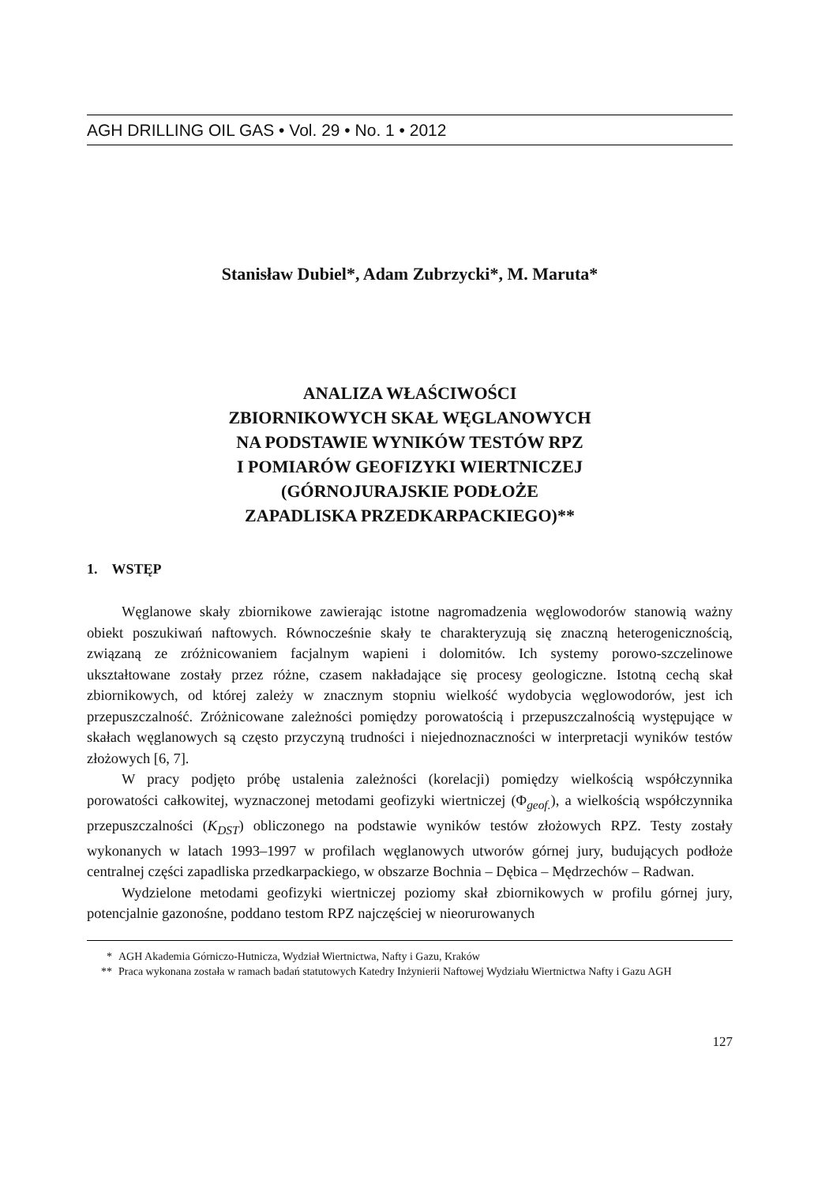AGH DRILLING OIL GAS • Vol. 29 • No. 1 • 2012
Stanisław Dubiel*, Adam Zubrzycki*, M. Maruta*
ANALIZA WŁAŚCIWOŚCI
ZBIORNIKOWYCH SKAŁ WĘGLANOWYCH
NA PODSTAWIE WYNIKÓW TESTÓW RPZ
I POMIARÓW GEOFIZYKI WIERTNICZEJ
(GÓRNOJURAJSKIE PODŁOŻE
ZAPADLISKA PRZEDKARPACKIEGO)**
1. WSTĘP
Węglanowe skały zbiornikowe zawierając istotne nagromadzenia węglowodorów stanowią ważny obiekt poszukiwań naftowych. Równocześnie skały te charakteryzują się znaczną heterogenicznością, związaną ze zróżnicowaniem facjalnym wapieni i dolomitów. Ich systemy porowo-szczelinowe ukształtowane zostały przez różne, czasem nakładające się procesy geologiczne. Istotną cechą skał zbiornikowych, od której zależy w znacznym stopniu wielkość wydobycia węglowodorów, jest ich przepuszczalność. Zróżnicowane zależności pomiędzy porowatością i przepuszczalnością występujące w skałach węglanowych są często przyczyną trudności i niejednoznaczności w interpretacji wyników testów złożowych [6, 7].
W pracy podjęto próbę ustalenia zależności (korelacji) pomiędzy wielkością współczynnika porowatości całkowitej, wyznaczonej metodami geofizyki wiertniczej (Φ<sub>geof.</sub>), a wielkością współczynnika przepuszczalności (K<sub>DST</sub>) obliczonego na podstawie wyników testów złożowych RPZ. Testy zostały wykonanych w latach 1993–1997 w profilach węglanowych utworów górnej jury, budujących podłoże centralnej części zapadliska przedkarpackiego, w obszarze Bochnia – Dębica – Mędrzechów – Radwan.
Wydzielone metodami geofizyki wiertniczej poziomy skał zbiornikowych w profilu górnej jury, potencjalnie gazonośne, poddano testom RPZ najczęściej w nieorurowanych
* AGH Akademia Górniczo-Hutnicza, Wydział Wiertnictwa, Nafty i Gazu, Kraków
** Praca wykonana została w ramach badań statutowych Katedry Inżynierii Naftowej Wydziału Wiertnictwa Nafty i Gazu AGH
127